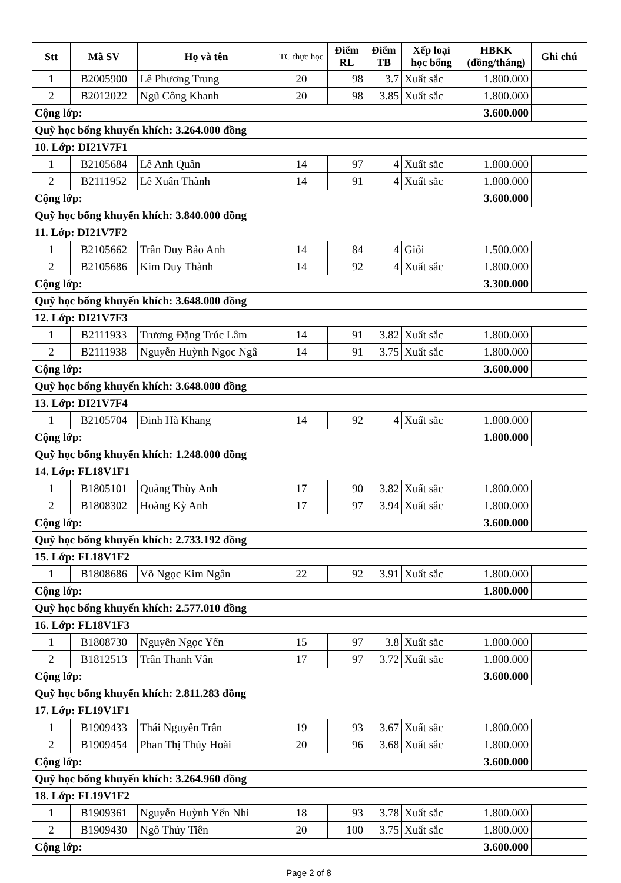| Stt | Mã SV | Họ và tên | TC thực học | Điểm RL | Điểm TB | Xếp loại học bổng | HBKK (đồng/tháng) | Ghi chú |
| --- | --- | --- | --- | --- | --- | --- | --- | --- |
| 1 | B2005900 | Lê Phương Trung | 20 | 98 | 3.7 | Xuất sắc | 1.800.000 | |
| 2 | B2012022 | Ngũ Công Khanh | 20 | 98 | 3.85 | Xuất sắc | 1.800.000 | |
| Cộng lớp: | | | | | | | 3.600.000 | |
| Quỹ học bổng khuyến khích: 3.264.000 đồng | | | | | | | | |
| 10. Lớp: DI21V7F1 | | | | | | | | |
| 1 | B2105684 | Lê Anh Quân | 14 | 97 | 4 | Xuất sắc | 1.800.000 | |
| 2 | B2111952 | Lê Xuân Thành | 14 | 91 | 4 | Xuất sắc | 1.800.000 | |
| Cộng lớp: | | | | | | | 3.600.000 | |
| Quỹ học bổng khuyến khích: 3.840.000 đồng | | | | | | | | |
| 11. Lớp: DI21V7F2 | | | | | | | | |
| 1 | B2105662 | Trần Duy Bảo Anh | 14 | 84 | 4 | Giỏi | 1.500.000 | |
| 2 | B2105686 | Kim Duy Thành | 14 | 92 | 4 | Xuất sắc | 1.800.000 | |
| Cộng lớp: | | | | | | | 3.300.000 | |
| Quỹ học bổng khuyến khích: 3.648.000 đồng | | | | | | | | |
| 12. Lớp: DI21V7F3 | | | | | | | | |
| 1 | B2111933 | Trương Đặng Trúc Lâm | 14 | 91 | 3.82 | Xuất sắc | 1.800.000 | |
| 2 | B2111938 | Nguyễn Huỳnh Ngọc Ngâ | 14 | 91 | 3.75 | Xuất sắc | 1.800.000 | |
| Cộng lớp: | | | | | | | 3.600.000 | |
| Quỹ học bổng khuyến khích: 3.648.000 đồng | | | | | | | | |
| 13. Lớp: DI21V7F4 | | | | | | | | |
| 1 | B2105704 | Đinh Hà Khang | 14 | 92 | 4 | Xuất sắc | 1.800.000 | |
| Cộng lớp: | | | | | | | 1.800.000 | |
| Quỹ học bổng khuyến khích: 1.248.000 đồng | | | | | | | | |
| 14. Lớp: FL18V1F1 | | | | | | | | |
| 1 | B1805101 | Quảng Thùy Anh | 17 | 90 | 3.82 | Xuất sắc | 1.800.000 | |
| 2 | B1808302 | Hoàng Kỳ Anh | 17 | 97 | 3.94 | Xuất sắc | 1.800.000 | |
| Cộng lớp: | | | | | | | 3.600.000 | |
| Quỹ học bổng khuyến khích: 2.733.192 đồng | | | | | | | | |
| 15. Lớp: FL18V1F2 | | | | | | | | |
| 1 | B1808686 | Võ Ngọc Kim Ngân | 22 | 92 | 3.91 | Xuất sắc | 1.800.000 | |
| Cộng lớp: | | | | | | | 1.800.000 | |
| Quỹ học bổng khuyến khích: 2.577.010 đồng | | | | | | | | |
| 16. Lớp: FL18V1F3 | | | | | | | | |
| 1 | B1808730 | Nguyễn Ngọc Yến | 15 | 97 | 3.8 | Xuất sắc | 1.800.000 | |
| 2 | B1812513 | Trần Thanh Vân | 17 | 97 | 3.72 | Xuất sắc | 1.800.000 | |
| Cộng lớp: | | | | | | | 3.600.000 | |
| Quỹ học bổng khuyến khích: 2.811.283 đồng | | | | | | | | |
| 17. Lớp: FL19V1F1 | | | | | | | | |
| 1 | B1909433 | Thái Nguyên Trân | 19 | 93 | 3.67 | Xuất sắc | 1.800.000 | |
| 2 | B1909454 | Phan Thị Thủy Hoài | 20 | 96 | 3.68 | Xuất sắc | 1.800.000 | |
| Cộng lớp: | | | | | | | 3.600.000 | |
| Quỹ học bổng khuyến khích: 3.264.960 đồng | | | | | | | | |
| 18. Lớp: FL19V1F2 | | | | | | | | |
| 1 | B1909361 | Nguyễn Huỳnh Yến Nhi | 18 | 93 | 3.78 | Xuất sắc | 1.800.000 | |
| 2 | B1909430 | Ngô Thủy Tiên | 20 | 100 | 3.75 | Xuất sắc | 1.800.000 | |
| Cộng lớp: | | | | | | | 3.600.000 | |
Page 2 of 8